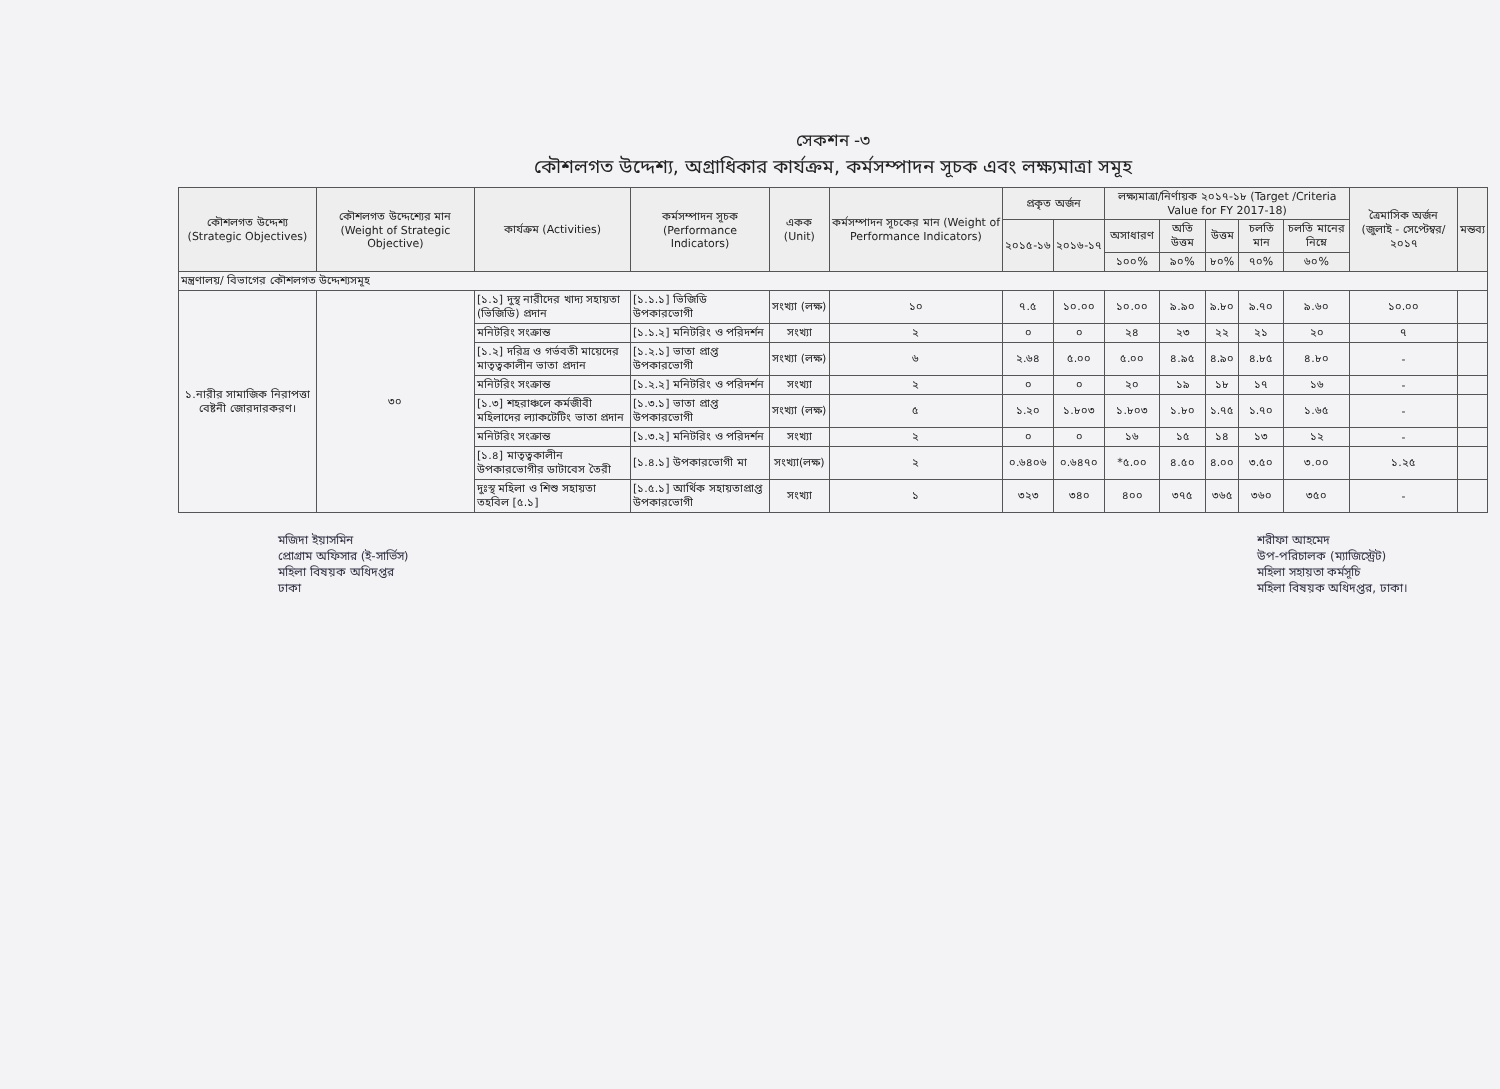সেকশন -৩
কৌশলগত উদ্দেশ্য, অগ্রাধিকার কার্যক্রম, কর্মসম্পাদন সূচক এবং লক্ষ্যমাত্রা সমূহ
| কৌশলগত উদ্দেশ্য (Strategic Objectives) | কৌশলগত উদ্দেশ্যের মান (Weight of Strategic Objective) | কার্যক্রম (Activities) | কর্মসম্পাদন সূচক (Performance Indicators) | একক (Unit) | কর্মসম্পাদন সূচকের মান (Weight of Performance Indicators) | প্রকৃত অর্জন | | লক্ষ্যমাত্রা/নির্ণায়ক ২০১৭-১৮ (Target /Criteria Value for FY 2017-18) | | | | | ত্রৈমাসিক অর্জন (জুলাই - সেপ্টেম্বর/২০১৭ | মন্তব্য |
| --- | --- | --- | --- | --- | --- | --- | --- | --- | --- | --- | --- | --- | --- | --- |
| | | | | | | ২০১৫-১৬ | ২০১৬-১৭ | অসাধারণ | অতি উত্তম | উত্তম | চলতি মান | চলতি মানের নিম্নে | | |
| | | | | | | | | ১০০% | ৯০% | ৮০% | ৭০% | ৬০% | | |
| মন্ত্রণালয়/ বিভাগের কৌশলগত উদ্দেশ্যসমূহ | | | | | | | | | | | | | | |
| ১.নারীর সামাজিক নিরাপত্তা বেষ্টনী জোরদারকরণ। | ৩০ | [১.১] দুস্থ নারীদের খাদ্য সহায়তা (ভিজিডি) প্রদান | [১.১.১] ভিজিডি উপকারভোগী | সংখ্যা (লক্ষ) | ১০ | ৭.৫ | ১০.০০ | ১০.০০ | ৯.৯০ | ৯.৮০ | ৯.৭০ | ৯.৬০ | ১০.০০ | |
| | | মনিটরিং সংক্রান্ত | [১.১.২] মনিটরিং ও পরিদর্শন | সংখ্যা | ২ | ০ | ০ | ২৪ | ২৩ | ২২ | ২১ | ২০ | ৭ | |
| | | [১.২] দরিদ্র ও গর্ভবতী মায়েদের মাতৃত্বকালীন ভাতা প্রদান | [১.২.১] ভাতা প্রাপ্ত উপকারভোগী | সংখ্যা (লক্ষ) | ৬ | ২.৬৪ | ৫.০০ | ৫.০০ | ৪.৯৫ | ৪.৯০ | ৪.৮৫ | ৪.৮০ | - | |
| | | মনিটরিং সংক্রান্ত | [১.২.২] মনিটরিং ও পরিদর্শন | সংখ্যা | ২ | ০ | ০ | ২০ | ১৯ | ১৮ | ১৭ | ১৬ | - | |
| | | [১.৩] শহরাঞ্চলে কর্মজীবী মহিলাদের ল্যাকটেটিং ভাতা প্রদান | [১.৩.১] ভাতা প্রাপ্ত উপকারভোগী | সংখ্যা (লক্ষ) | ৫ | ১.২০ | ১.৮০৩ | ১.৮০৩ | ১.৮০ | ১.৭৫ | ১.৭০ | ১.৬৫ | - | |
| | | মনিটরিং সংক্রান্ত | [১.৩.২] মনিটরিং ও পরিদর্শন | সংখ্যা | ২ | ০ | ০ | ১৬ | ১৫ | ১৪ | ১৩ | ১২ | - | |
| | | [১.৪] মাতৃত্বকালীন উপকারভোগীর ডাটাবেস তৈরী | [১.৪.১] উপকারভোগী মা | সংখ্যা(লক্ষ) | ২ | ০.৬৪০৬ | ০.৬৪৭০ | *৫.০০ | ৪.৫০ | ৪.০০ | ৩.৫০ | ৩.০০ | ১.২৫ | |
| | | দুঃস্থ মহিলা ও শিশু সহায়তা তহবিল [৫.১] | [১.৫.১] আর্থিক সহায়তাপ্রাপ্ত উপকারভোগী | সংখ্যা | ১ | ৩২৩ | ৩৪০ | ৪০০ | ৩৭৫ | ৩৬৫ | ৩৬০ | ৩৫০ | - | |
মজিদা ইয়াসমিন
প্রোগ্রাম অফিসার (ই-সার্ভিস)
মহিলা বিষয়ক অধিদপ্তর
ঢাকা
শরীফা আহমেদ
উপ-পরিচালক (ম্যাজিস্ট্রেট)
মহিলা সহায়তা কর্মসূচি
মহিলা বিষয়ক অধিদপ্তর, ঢাকা।